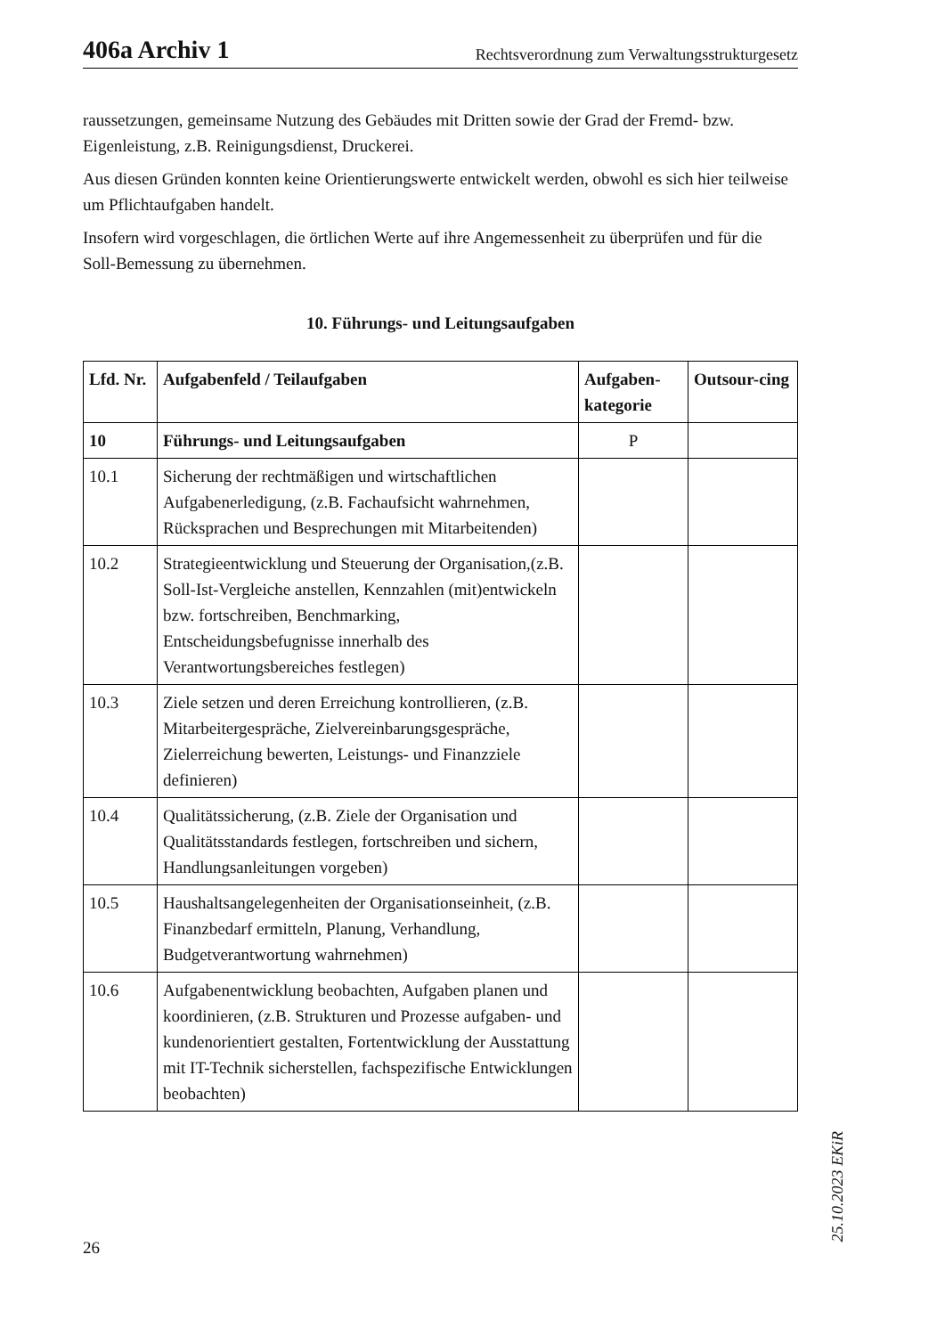406a Archiv 1 Rechtsverordnung zum Verwaltungsstrukturgesetz
raussetzungen, gemeinsame Nutzung des Gebäudes mit Dritten sowie der Grad der Fremd- bzw. Eigenleistung, z.B. Reinigungsdienst, Druckerei.
Aus diesen Gründen konnten keine Orientierungswerte entwickelt werden, obwohl es sich hier teilweise um Pflichtaufgaben handelt.
Insofern wird vorgeschlagen, die örtlichen Werte auf ihre Angemessenheit zu überprüfen und für die Soll-Bemessung zu übernehmen.
10. Führungs- und Leitungsaufgaben
| Lfd. Nr. | Aufgabenfeld / Teilaufgaben | Aufgaben-kategorie | Outsour-cing |
| --- | --- | --- | --- |
| 10 | Führungs- und Leitungsaufgaben | P | |
| 10.1 | Sicherung der rechtmäßigen und wirtschaftlichen Aufgabenerledigung, (z.B. Fachaufsicht wahrnehmen, Rücksprachen und Besprechungen mit Mitarbeitenden) | | |
| 10.2 | Strategieentwicklung und Steuerung der Organisation,(z.B. Soll-Ist-Vergleiche anstellen, Kennzahlen (mit)entwickeln bzw. fortschreiben, Benchmarking, Entscheidungsbefugnisse innerhalb des Verantwortungsbereiches festlegen) | | |
| 10.3 | Ziele setzen und deren Erreichung kontrollieren, (z.B. Mitarbeitergespräche, Zielvereinbarungsgespräche, Zielerreichung bewerten, Leistungs- und Finanzziele definieren) | | |
| 10.4 | Qualitätssicherung, (z.B. Ziele der Organisation und Qualitätsstandards festlegen, fortschreiben und sichern, Handlungsanleitungen vorgeben) | | |
| 10.5 | Haushaltsangelegenheiten der Organisationseinheit, (z.B. Finanzbedarf ermitteln, Planung, Verhandlung, Budgetverantwortung wahrnehmen) | | |
| 10.6 | Aufgabenentwicklung beobachten, Aufgaben planen und koordinieren, (z.B. Strukturen und Prozesse aufgaben- und kundenorientiert gestalten, Fortentwicklung der Ausstattung mit IT-Technik sicherstellen, fachspezifische Entwicklungen beobachten) | | |
25.10.2023 EKiR
26